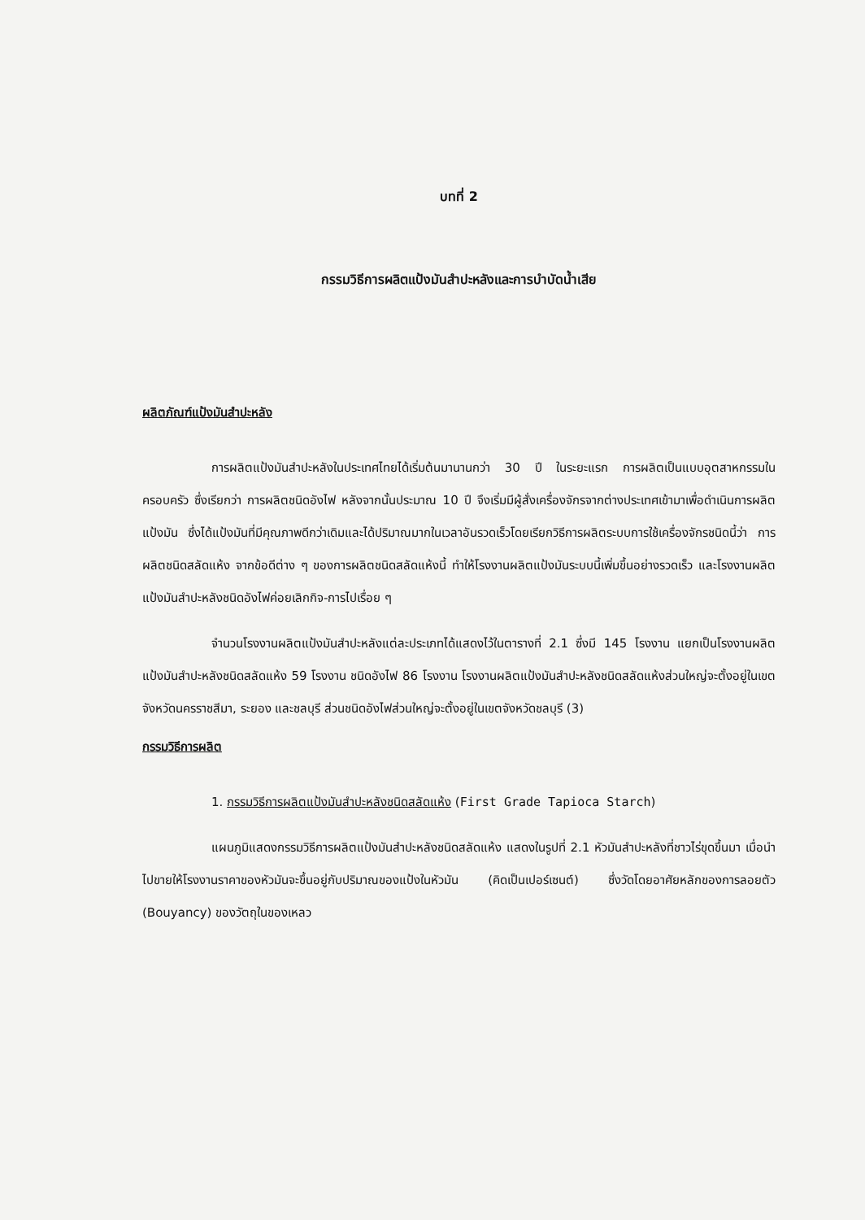บทที่ 2
กรรมวิธีการผลิตแป้งมันสำปะหลังและการบำบัดน้ำเสีย
ผลิตภัณฑ์แป้งมันสำปะหลัง
การผลิตแป้งมันสำปะหลังในประเทศไทยได้เริ่มต้นมานานกว่า 30 ปี ในระยะแรก การผลิตเป็นแบบอุตสาหกรรมในครอบครัว ซึ่งเรียกว่า การผลิตชนิดอังไฟ หลังจากนั้นประมาณ 10 ปี จึงเริ่มมีผู้สั่งเครื่องจักรจากต่างประเทศเข้ามาเพื่อดำเนินการผลิตแป้งมัน ซึ่งได้แป้งมันที่มีคุณภาพดีกว่าเดิมและได้ปริมาณมากในเวลาอันรวดเร็วโดยเรียกวิธีการผลิตระบบการใช้เครื่องจักรชนิดนี้ว่า การผลิตชนิดสลัดแห้ง จากข้อดีต่าง ๆ ของการผลิตชนิดสลัดแห้งนี้ ทำให้โรงงานผลิตแป้งมันระบบนี้เพิ่มขึ้นอย่างรวดเร็ว และโรงงานผลิตแป้งมันสำปะหลังชนิดอังไฟค่อยเลิกกิจ-การไปเรื่อย ๆ
จำนวนโรงงานผลิตแป้งมันสำปะหลังแต่ละประเภทได้แสดงไว้ในตารางที่ 2.1 ซึ่งมี 145 โรงงาน แยกเป็นโรงงานผลิตแป้งมันสำปะหลังชนิดสลัดแห้ง 59 โรงงาน ชนิดอังไฟ 86 โรงงาน โรงงานผลิตแป้งมันสำปะหลังชนิดสลัดแห้งส่วนใหญ่จะตั้งอยู่ในเขตจังหวัดนครราชสีมา, ระยอง และชลบุรี ส่วนชนิดอังไฟส่วนใหญ่จะตั้งอยู่ในเขตจังหวัดชลบุรี (3)
กรรมวิธีการผลิต
1. กรรมวิธีการผลิตแป้งมันสำปะหลังชนิดสลัดแห้ง (First Grade Tapioca Starch)
แผนภูมิแสดงกรรมวิธีการผลิตแป้งมันสำปะหลังชนิดสลัดแห้ง แสดงในรูปที่ 2.1 หัวมันสำปะหลังที่ชาวไร่ขุดขึ้นมา เมื่อนำไปขายให้โรงงานราคาของหัวมันจะขึ้นอยู่กับปริมาณของแป้งในหัวมัน (คิดเป็นเปอร์เซนต์) ซึ่งวัดโดยอาศัยหลักของการลอยตัว (Bouyancy) ของวัตถุในของเหลว